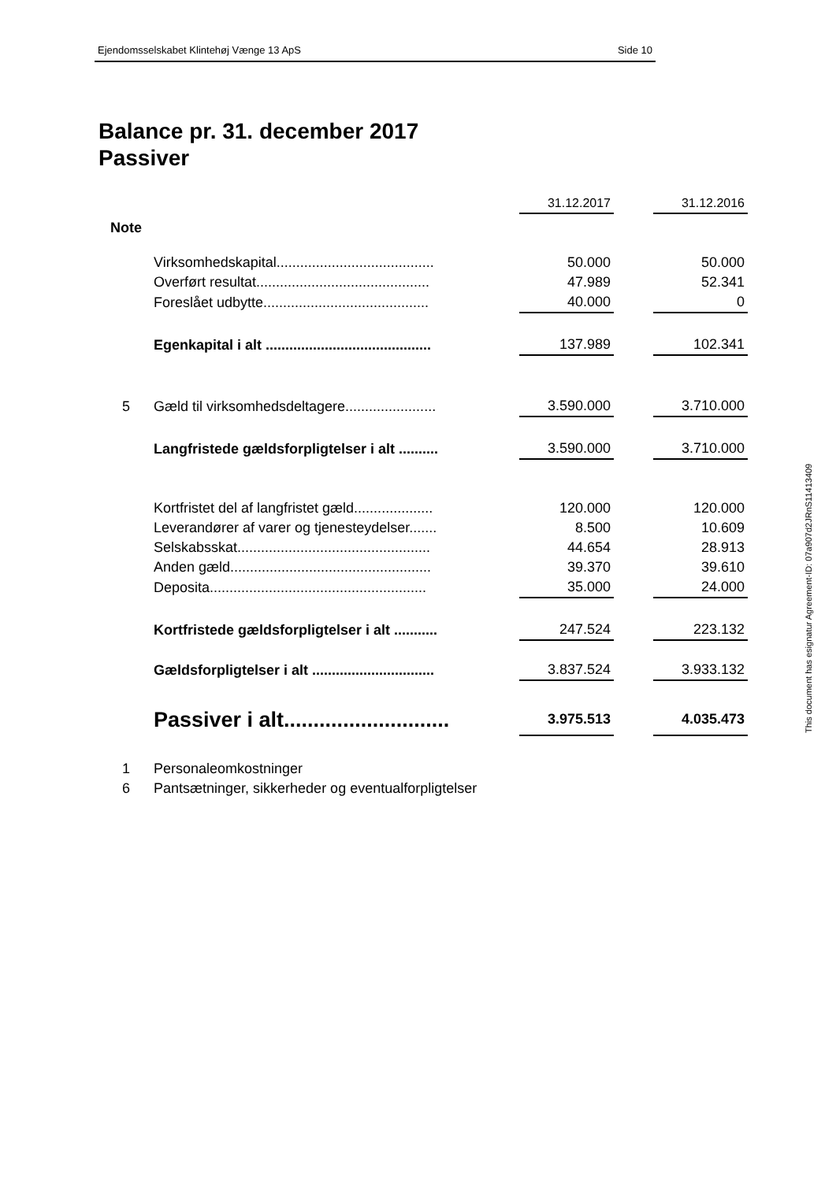Ejendomsselskabet Klintehøj Vænge 13 ApS Side 10
Balance pr. 31. december 2017
Passiver
| | | | 31.12.2017 | | 31.12.2016 |
| Note | | | | | |
| | Virksomhedskapital........................................ | | 50.000 | | 50.000 |
| | Overført resultat............................................ | | 47.989 | | 52.341 |
| | Foreslået udbytte.......................................... | | 40.000 | | 0 |
| | Egenkapital i alt .......................................... | | 137.989 | | 102.341 |
| 5 | Gæld til virksomhedsdeltagere....................... | | 3.590.000 | | 3.710.000 |
| | Langfristede gældsforpligtelser i alt .......... | | 3.590.000 | | 3.710.000 |
| | Kortfristet del af langfristet gæld.................... | | 120.000 | | 120.000 |
| | Leverandører af varer og tjenesteydelser....... | | 8.500 | | 10.609 |
| | Selskabsskat................................................. | | 44.654 | | 28.913 |
| | Anden gæld................................................... | | 39.370 | | 39.610 |
| | Deposita....................................................... | | 35.000 | | 24.000 |
| | Kortfristede gældsforpligtelser i alt ........... | | 247.524 | | 223.132 |
| | Gældsforpligtelser i alt ............................... | | 3.837.524 | | 3.933.132 |
| | Passiver i alt............................ | | 3.975.513 | | 4.035.473 |
| 1 | Personaleomkostninger | | | | |
| 6 | Pantsætninger, sikkerheder og eventualforpligtelser | | | | |
This document has esignatur Agreement-ID: 07a907d2JRnS11413409